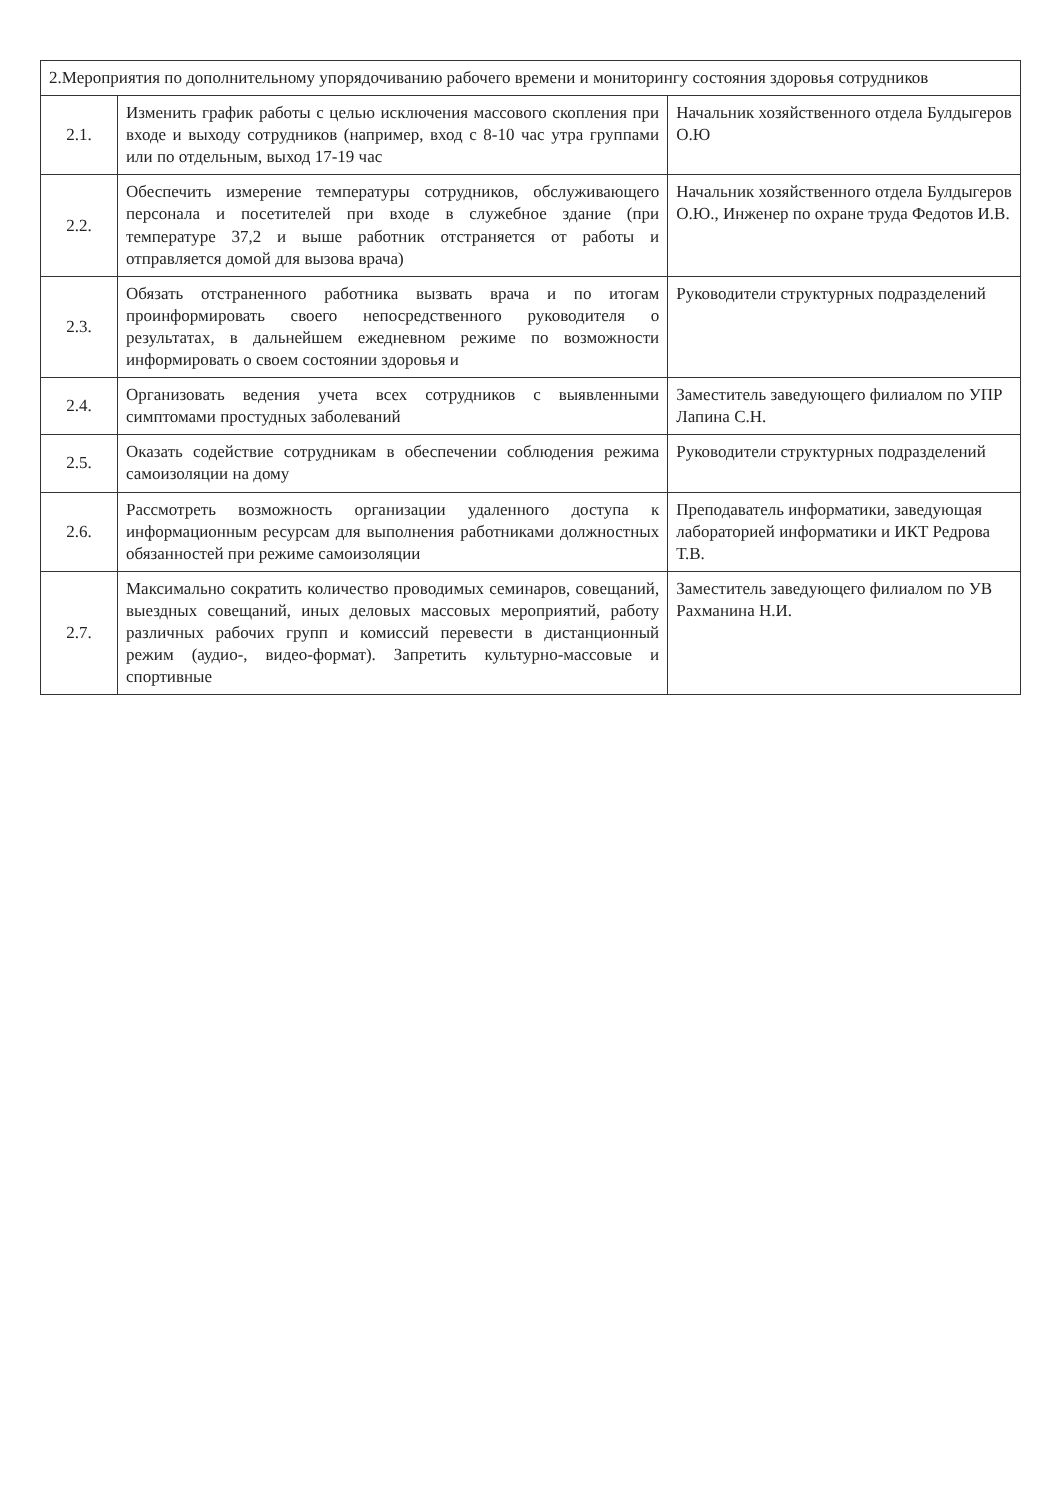| 2.Мероприятия по дополнительному упорядочиванию рабочего времени и мониторингу состояния здоровья сотрудников | | |
| --- | --- | --- |
| 2.1. | Изменить график работы с целью исключения массового скопления при входе и выходу сотрудников (например, вход с 8-10 час утра группами или по отдельным, выход 17-19 час | Начальник хозяйственного отдела Булдыгеров О.Ю |
| 2.2. | Обеспечить измерение температуры сотрудников, обслуживающего персонала и посетителей при входе в служебное здание (при температуре 37,2 и выше работник отстраняется от работы и отправляется домой для вызова врача) | Начальник хозяйственного отдела Булдыгеров О.Ю., Инженер по охране труда Федотов И.В. |
| 2.3. | Обязать отстраненного работника вызвать врача и по итогам проинформировать своего непосредственного руководителя о результатах, в дальнейшем ежедневном режиме по возможности информировать о своем состоянии здоровья и | Руководители структурных подразделений |
| 2.4. | Организовать ведения учета всех сотрудников с выявленными симптомами простудных заболеваний | Заместитель заведующего филиалом по УПР Лапина С.Н. |
| 2.5. | Оказать содействие сотрудникам в обеспечении соблюдения режима самоизоляции на дому | Руководители структурных подразделений |
| 2.6. | Рассмотреть возможность организации удаленного доступа к информационным ресурсам для выполнения работниками должностных обязанностей при режиме самоизоляции | Преподаватель информатики, заведующая лабораторией информатики и ИКТ Редрова Т.В. |
| 2.7. | Максимально сократить количество проводимых семинаров, совещаний, выездных совещаний, иных деловых массовых мероприятий, работу различных рабочих групп и комиссий перевести в дистанционный режим (аудио-, видео-формат). Запретить культурно-массовые и спортивные | Заместитель заведующего филиалом по УВ Рахманина Н.И. |